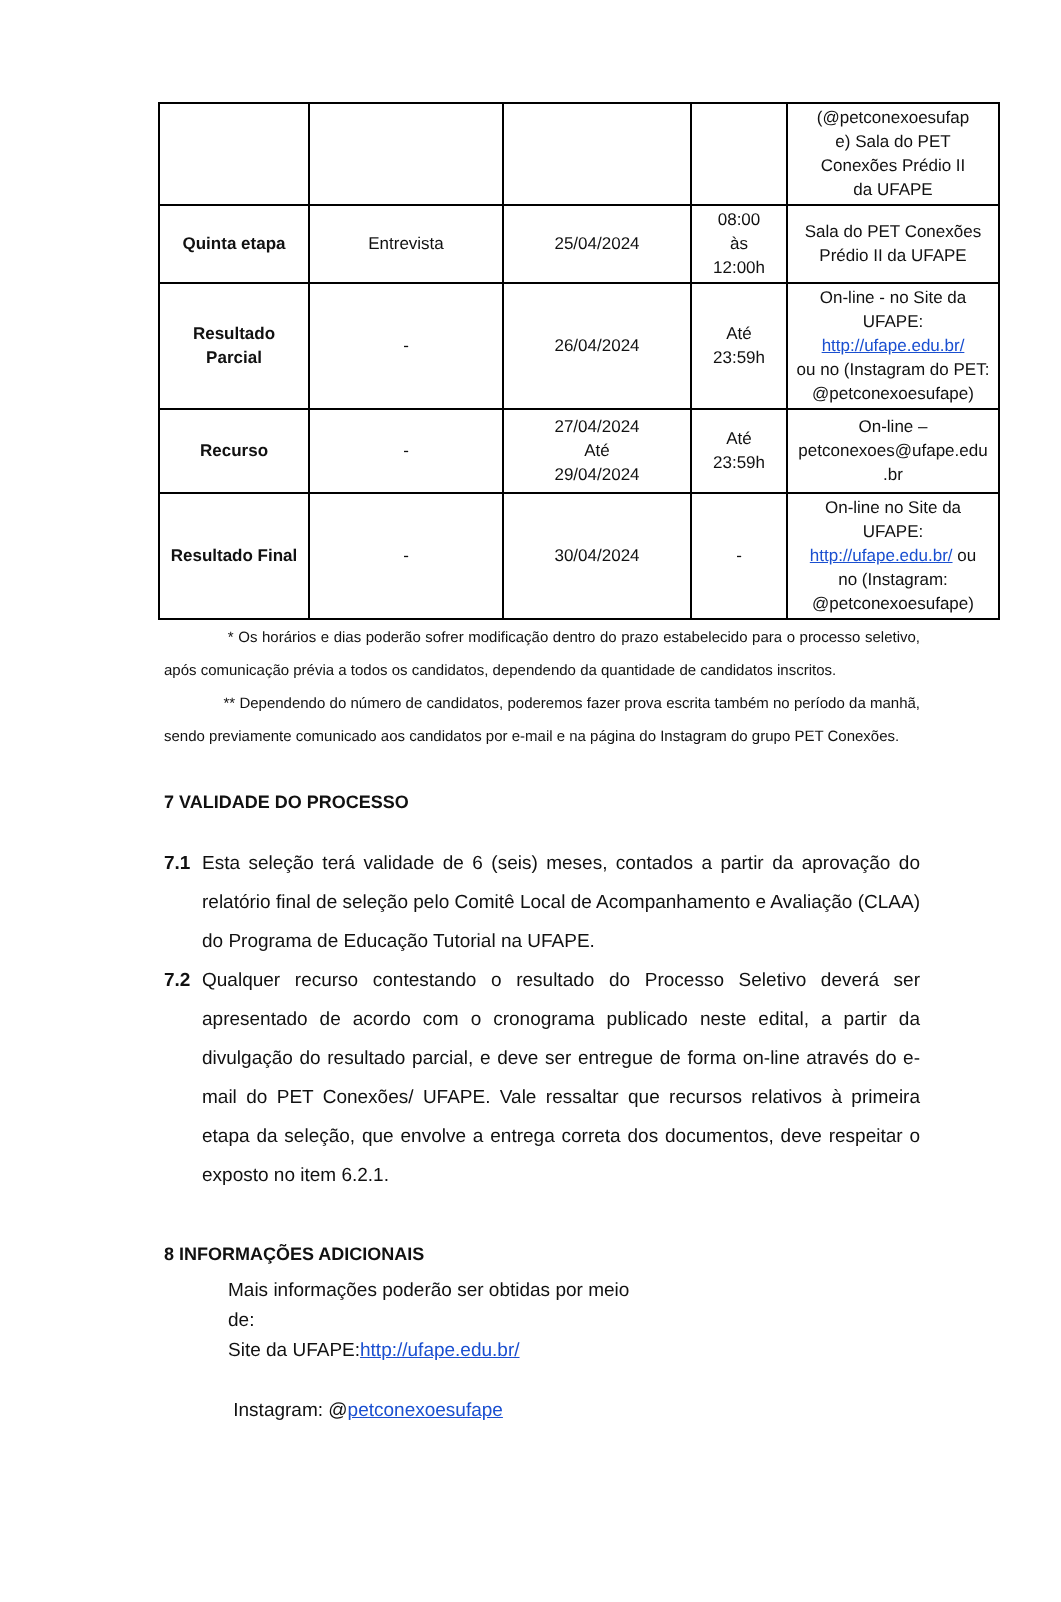| | | | | (@petconexoesufap e) Sala do PET Conexões Prédio II da UFAPE |
| Quinta etapa | Entrevista | 25/04/2024 | 08:00 às 12:00h | Sala do PET Conexões Prédio II da UFAPE |
| Resultado Parcial | - | 26/04/2024 | Até 23:59h | On-line - no Site da UFAPE: http://ufape.edu.br/ ou no (Instagram do PET: @petconexoesufape) |
| Recurso | - | 27/04/2024 Até 29/04/2024 | Até 23:59h | On-line – petconexoes@ufape.edu .br |
| Resultado Final | - | 30/04/2024 | - | On-line no Site da UFAPE: http://ufape.edu.br/ ou no (Instagram: @petconexoesufape) |
* Os horários e dias poderão sofrer modificação dentro do prazo estabelecido para o processo seletivo, após comunicação prévia a todos os candidatos, dependendo da quantidade de candidatos inscritos.
** Dependendo do número de candidatos, poderemos fazer prova escrita também no período da manhã, sendo previamente comunicado aos candidatos por e-mail e na página do Instagram do grupo PET Conexões.
7 VALIDADE DO PROCESSO
7.1 Esta seleção terá validade de 6 (seis) meses, contados a partir da aprovação do relatório final de seleção pelo Comitê Local de Acompanhamento e Avaliação (CLAA) do Programa de Educação Tutorial na UFAPE.
7.2 Qualquer recurso contestando o resultado do Processo Seletivo deverá ser apresentado de acordo com o cronograma publicado neste edital, a partir da divulgação do resultado parcial, e deve ser entregue de forma on-line através do e-mail do PET Conexões/ UFAPE. Vale ressaltar que recursos relativos à primeira etapa da seleção, que envolve a entrega correta dos documentos, deve respeitar o exposto no item 6.2.1.
8 INFORMAÇÕES ADICIONAIS
Mais informações poderão ser obtidas por meio
de:
Site da UFAPE:http://ufape.edu.br/
Instagram: @petconexoesufape